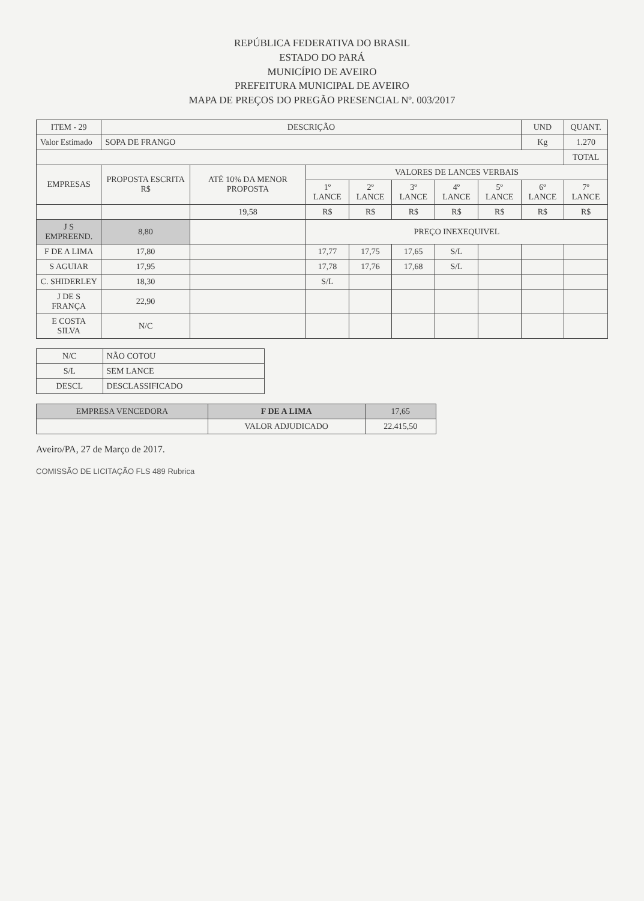REPÚBLICA FEDERATIVA DO BRASIL
ESTADO DO PARÁ
MUNICÍPIO DE AVEIRO
PREFEITURA MUNICIPAL DE AVEIRO
MAPA DE PREÇOS DO PREGÃO PRESENCIAL Nº. 003/2017
| ITEM - 29 | DESCRIÇÃO | | | | | | | UND | QUANT. |
| --- | --- | --- | --- | --- | --- | --- | --- | --- | --- |
| Valor Estimado | SOPA DE FRANGO | | | | | | | Kg | 1.270 |
| | | | | | | | | | TOTAL |
| EMPRESAS | PROPOSTA ESCRITA R$ | ATÉ 10% DA MENOR PROPOSTA | VALORES DE LANCES VERBAIS | | | | | | |
| | | | 1º LANCE | 2º LANCE | 3º LANCE | 4º LANCE | 5º LANCE | 6º LANCE | 7º LANCE |
| | | 19,58 | R$ | R$ | R$ | R$ | R$ | R$ | R$ |
| J S EMPREEND. | 8,80 | | PREÇO INEXEQUIVEL | | | | | | |
| F DE A LIMA | 17,80 | | 17,77 | 17,75 | 17,65 | S/L | | | |
| S AGUIAR | 17,95 | | 17,78 | 17,76 | 17,68 | S/L | | | |
| C. SHIDERLEY | 18,30 | | S/L | | | | | | |
| J DE S FRANÇA | 22,90 | | | | | | | | |
| E COSTA SILVA | N/C | | | | | | | | |
| N/C | NÃO COTOU |
| S/L | SEM LANCE |
| DESCL | DESCLASSIFICADO |
| EMPRESA VENCEDORA | F DE A LIMA | 17,65 |
| | VALOR ADJUDICADO | 22.415,50 |
Aveiro/PA, 27 de Março de 2017.
COMISSÃO DE LICITAÇÃO FLS 489 Rubrica